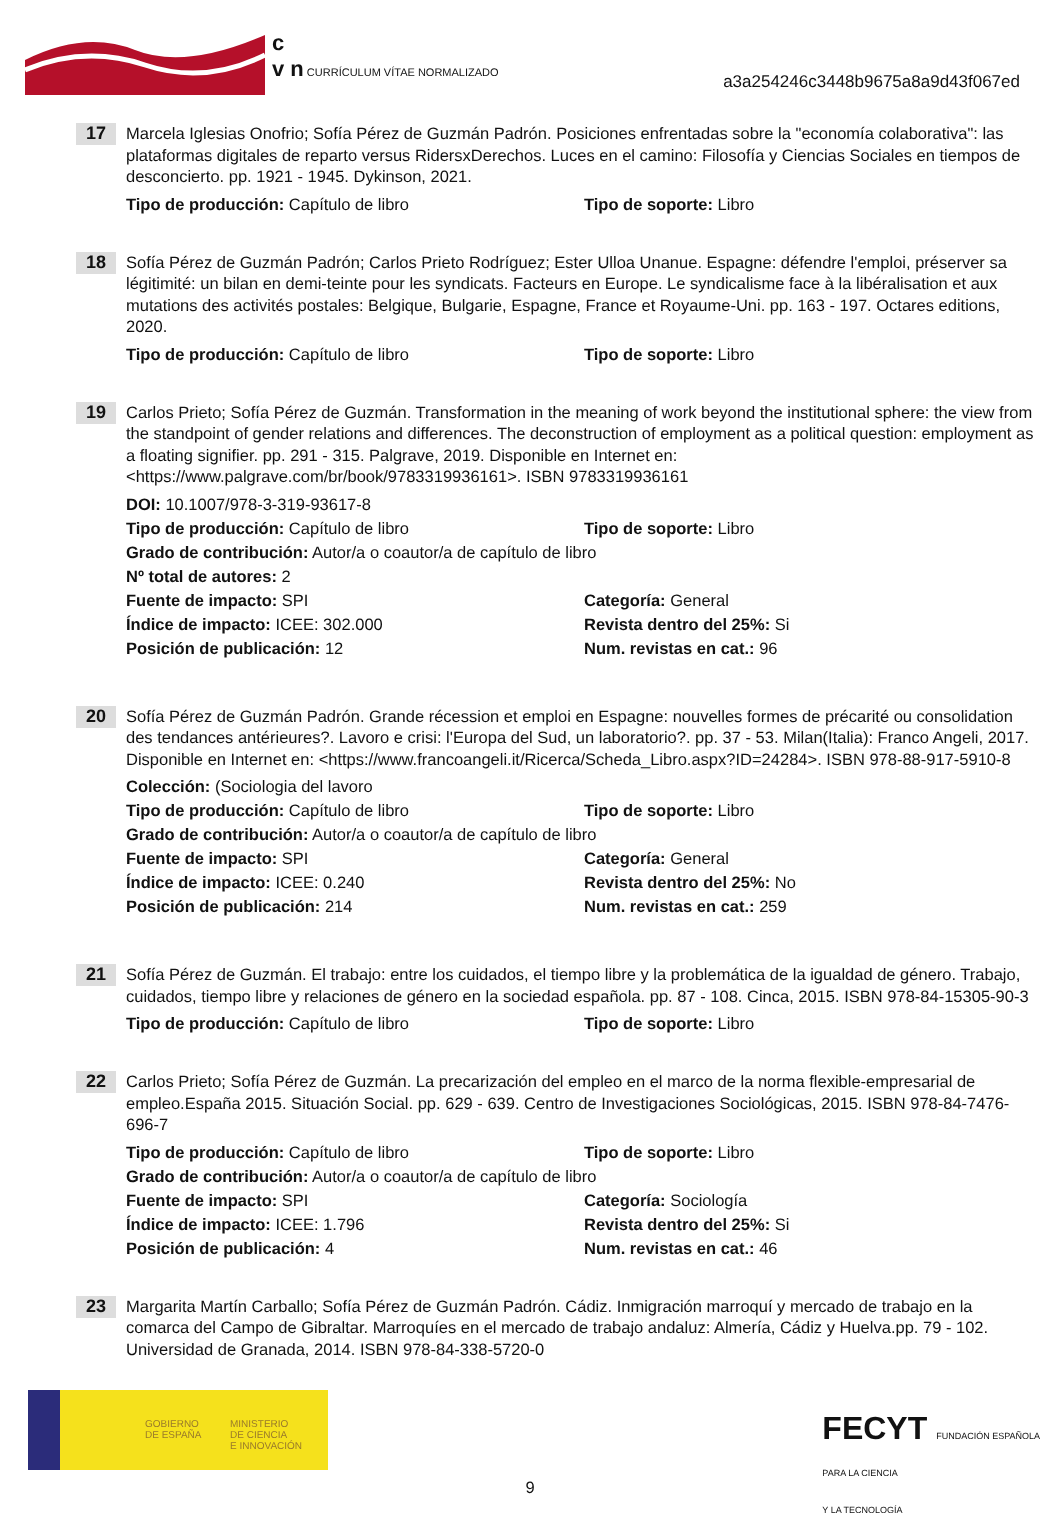c
v n CURRÍCULUM VÍTAE NORMALIZADO
a3a254246c3448b9675a8a9d43f067ed
17
Marcela Iglesias Onofrio; Sofía Pérez de Guzmán Padrón. Posiciones enfrentadas sobre la "economía colaborativa": las plataformas digitales de reparto versus RidersxDerechos. Luces en el camino: Filosofía y Ciencias Sociales en tiempos de desconcierto. pp. 1921 - 1945. Dykinson, 2021.
Tipo de producción: Capítulo de libro Tipo de soporte: Libro
18
Sofía Pérez de Guzmán Padrón; Carlos Prieto Rodríguez; Ester Ulloa Unanue. Espagne: défendre l'emploi, préserver sa légitimité: un bilan en demi-teinte pour les syndicats. Facteurs en Europe. Le syndicalisme face à la libéralisation et aux mutations des activités postales: Belgique, Bulgarie, Espagne, France et Royaume-Uni. pp. 163 - 197. Octares editions, 2020.
Tipo de producción: Capítulo de libro Tipo de soporte: Libro
19
Carlos Prieto; Sofía Pérez de Guzmán. Transformation in the meaning of work beyond the institutional sphere: the view from the standpoint of gender relations and differences. The deconstruction of employment as a political question: employment as a floating signifier. pp. 291 - 315. Palgrave, 2019. Disponible en Internet en: <https://www.palgrave.com/br/book/9783319936161>. ISBN 9783319936161
DOI: 10.1007/978-3-319-93617-8
Tipo de producción: Capítulo de libro Tipo de soporte: Libro
Grado de contribución: Autor/a o coautor/a de capítulo de libro
Nº total de autores: 2
Fuente de impacto: SPI Categoría: General
Índice de impacto: ICEE: 302.000 Revista dentro del 25%: Si
Posición de publicación: 12 Num. revistas en cat.: 96
20
Sofía Pérez de Guzmán Padrón. Grande récession et emploi en Espagne: nouvelles formes de précarité ou consolidation des tendances antérieures?. Lavoro e crisi: l'Europa del Sud, un laboratorio?. pp. 37 - 53. Milan(Italia): Franco Angeli, 2017. Disponible en Internet en: <https://www.francoangeli.it/Ricerca/Scheda_Libro.aspx?ID=24284>. ISBN 978-88-917-5910-8
Colección: (Sociologia del lavoro
Tipo de producción: Capítulo de libro Tipo de soporte: Libro
Grado de contribución: Autor/a o coautor/a de capítulo de libro
Fuente de impacto: SPI Categoría: General
Índice de impacto: ICEE: 0.240 Revista dentro del 25%: No
Posición de publicación: 214 Num. revistas en cat.: 259
21
Sofía Pérez de Guzmán. El trabajo: entre los cuidados, el tiempo libre y la problemática de la igualdad de género. Trabajo, cuidados, tiempo libre y relaciones de género en la sociedad española. pp. 87 - 108. Cinca, 2015. ISBN 978-84-15305-90-3
Tipo de producción: Capítulo de libro Tipo de soporte: Libro
22
Carlos Prieto; Sofía Pérez de Guzmán. La precarización del empleo en el marco de la norma flexible-empresarial de empleo.España 2015. Situación Social. pp. 629 - 639. Centro de Investigaciones Sociológicas, 2015. ISBN 978-84-7476-696-7
Tipo de producción: Capítulo de libro Tipo de soporte: Libro
Grado de contribución: Autor/a o coautor/a de capítulo de libro
Fuente de impacto: SPI Categoría: Sociología
Índice de impacto: ICEE: 1.796 Revista dentro del 25%: Si
Posición de publicación: 4 Num. revistas en cat.: 46
23
Margarita Martín Carballo; Sofía Pérez de Guzmán Padrón. Cádiz. Inmigración marroquí y mercado de trabajo en la comarca del Campo de Gibraltar. Marroquíes en el mercado de trabajo andaluz: Almería, Cádiz y Huelva.pp. 79 - 102. Universidad de Granada, 2014. ISBN 978-84-338-5720-0
GOBIERNO
DE ESPAÑA
MINISTERIO
DE CIENCIA
E INNOVACIÓN
FECYT FUNDACIÓN ESPAÑOLA
PARA LA CIENCIA
Y LA TECNOLOGÍA
9